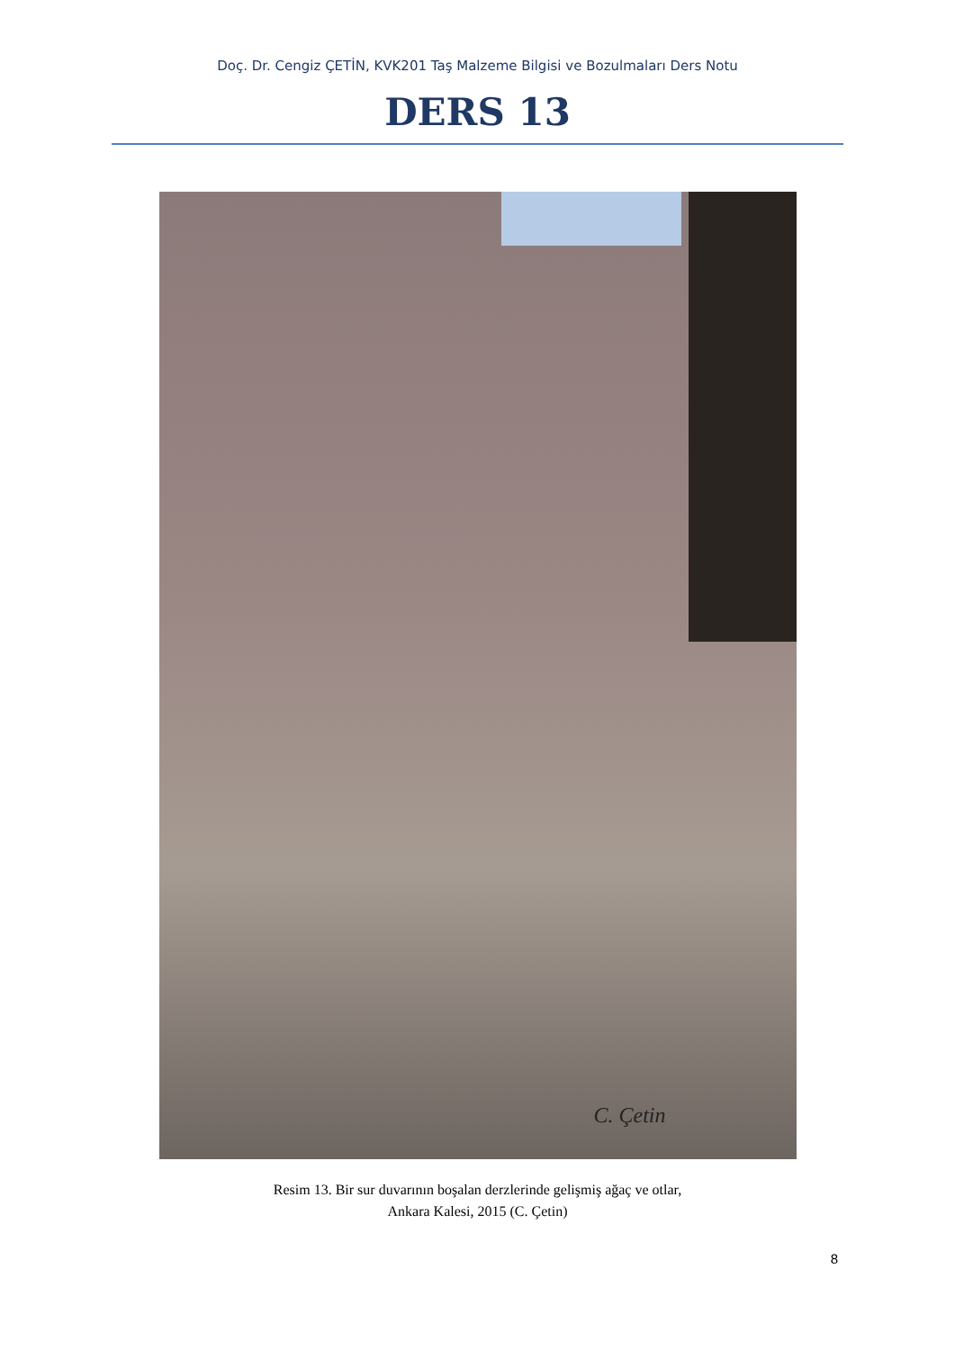Doç. Dr. Cengiz ÇETİN, KVK201 Taş Malzeme Bilgisi ve Bozulmaları Ders Notu
DERS 13
C. Çetin
Resim 13. Bir sur duvarının boşalan derzlerinde gelişmiş ağaç ve otlar,
Ankara Kalesi, 2015 (C. Çetin)
8